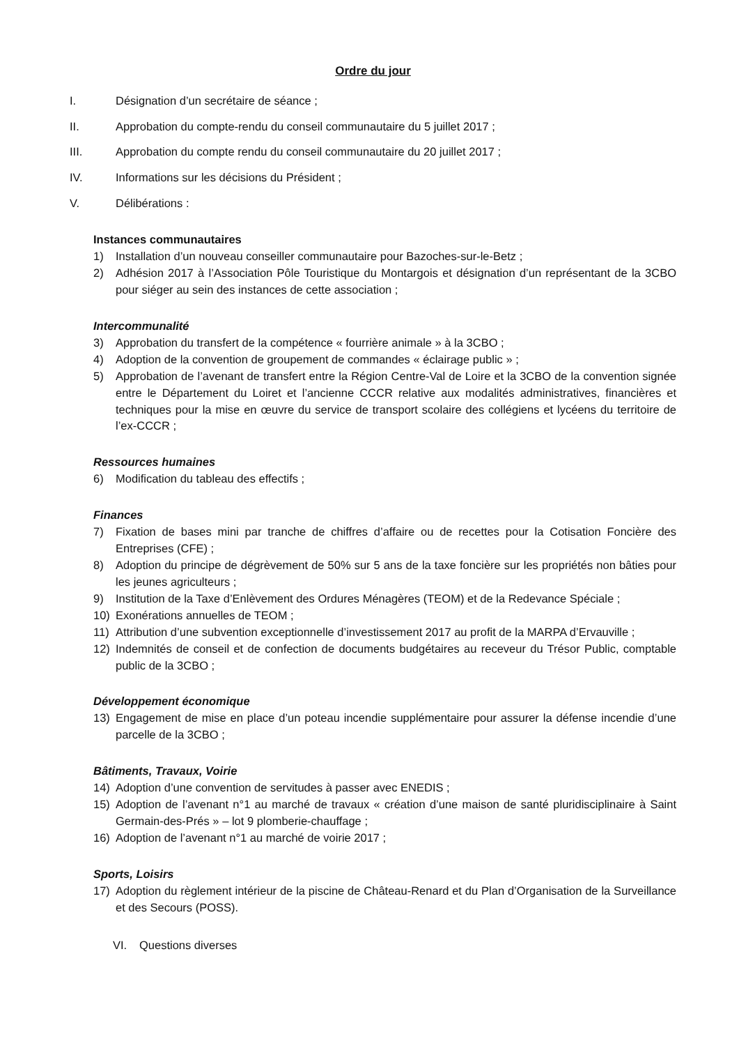Ordre du jour
I. Désignation d’un secrétaire de séance ;
II. Approbation du compte-rendu du conseil communautaire du 5 juillet 2017 ;
III. Approbation du compte rendu du conseil communautaire du 20 juillet 2017 ;
IV. Informations sur les décisions du Président ;
V. Délibérations :
Instances communautaires
1) Installation d’un nouveau conseiller communautaire pour Bazoches-sur-le-Betz ;
2) Adhésion 2017 à l’Association Pôle Touristique du Montargois et désignation d’un représentant de la 3CBO pour siéger au sein des instances de cette association ;
Intercommunalité
3) Approbation du transfert de la compétence « fourrière animale » à la 3CBO ;
4) Adoption de la convention de groupement de commandes « éclairage public » ;
5) Approbation de l’avenant de transfert entre la Région Centre-Val de Loire et la 3CBO de la convention signée entre le Département du Loiret et l’ancienne CCCR relative aux modalités administratives, financières et techniques pour la mise en œuvre du service de transport scolaire des collégiens et lycéens du territoire de l’ex-CCCR ;
Ressources humaines
6) Modification du tableau des effectifs ;
Finances
7) Fixation de bases mini par tranche de chiffres d’affaire ou de recettes pour la Cotisation Foncière des Entreprises (CFE) ;
8) Adoption du principe de dégrèvement de 50% sur 5 ans de la taxe foncière sur les propriétés non bâties pour les jeunes agriculteurs ;
9) Institution de la Taxe d’Enlèvement des Ordures Ménagères (TEOM) et de la Redevance Spéciale ;
10) Exonérations annuelles de TEOM ;
11) Attribution d’une subvention exceptionnelle d’investissement 2017 au profit de la MARPA d’Ervauville ;
12) Indemnités de conseil et de confection de documents budgétaires au receveur du Trésor Public, comptable public de la 3CBO ;
Développement économique
13) Engagement de mise en place d’un poteau incendie supplémentaire pour assurer la défense incendie d’une parcelle de la 3CBO ;
Bâtiments, Travaux, Voirie
14) Adoption d’une convention de servitudes à passer avec ENEDIS ;
15) Adoption de l’avenant n°1 au marché de travaux « création d’une maison de santé pluridisciplinaire à Saint Germain-des-Prés » – lot 9 plomberie-chauffage ;
16) Adoption de l’avenant n°1 au marché de voirie 2017 ;
Sports, Loisirs
17) Adoption du règlement intérieur de la piscine de Château-Renard et du Plan d’Organisation de la Surveillance et des Secours (POSS).
VI. Questions diverses